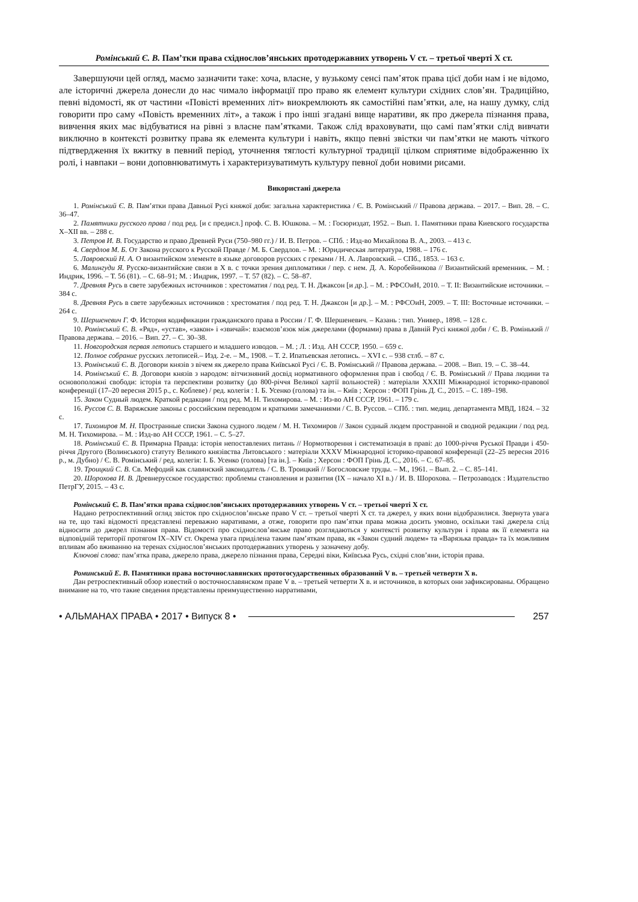Ромінський Є. В. Пам’тки права східнослов’янських протодержавних утворень V ст. – третьої чверті X ст.
Завершуючи цей огляд, маємо зазначити таке: хоча, власне, у вузькому сенсі пам’яток права цієї доби нам і не відомо, але історичні джерела донесли до нас чимало інформації про право як елемент культури східних слов’ян. Традиційно, певні відомості, як от частини «Повісті временних літ» виокремлюють як самостійні пам’ятки, але, на нашу думку, слід говорити про саму «Повість временних літ», а також і про інші згадані вище наративи, як про джерела пізнання права, вивчення яких має відбуватися на рівні з власне пам’ятками. Також слід враховувати, що самі пам’ятки слід вивчати виключно в контексті розвитку права як елемента культури і навіть, якщо певні звістки чи пам’ятки не мають чіткого підтвердження їх вжитку в певний період, уточнення тяглості культурної традиції цілком сприятиме відображенню їх ролі, і навпаки – вони доповнюватимуть і характеризуватимуть культуру певної доби новими рисами.
Використані джерела
1. Ромінський Є. В. Пам’ятки права Давньої Русі княжої доби: загальна характеристика / Є. В. Ромінський // Правова держава. – 2017. – Вип. 28. – С. 36–47.
2. Памятники русского права / под ред. [и с предисл.] проф. С. В. Юшкова. – М. : Госюриздат, 1952. – Вып. 1. Памятники права Киевского государства X–XII вв. – 288 с.
3. Петров И. В. Государство и право Древней Руси (750–980 гг.) / И. В. Петров. – СПб. : Изд-во Михайлова В. А., 2003. – 413 с.
4. Свердлов М. Б. От Закона русского к Русской Правде / М. Б. Свердлов. – М. : Юридическая литература, 1988. – 176 с.
5. Лавровский Н. А. О византийском элементе в языке договоров русских с греками / Н. А. Лавровский. – СПб., 1853. – 163 с.
6. Малингуди Я. Русско-византийские связи в X в. с точки зрения дипломатики / пер. с нем. Д. А. Коробейникова // Византийский временник. – М. : Индрик, 1996. – Т. 56 (81). – С. 68–91; М. : Индрик, 1997. – Т. 57 (82). – С. 58–87.
7. Древняя Русь в свете зарубежных источников : хрестоматия / под ред. Т. Н. Джаксон [и др.]. – М. : РФСОиН, 2010. – Т. II: Византийские источники. – 384 с.
8. Древняя Русь в свете зарубежных источников : хрестоматия / под ред. Т. Н. Джаксон [и др.]. – М. : РФСОиН, 2009. – Т. III: Восточные источники. – 264 с.
9. Шершеневич Г. Ф. История кодификации гражданского права в России / Г. Ф. Шершеневич. – Казань : тип. Универ., 1898. – 128 с.
10. Ромінський Є. В. «Ряд», «устав», «закон» і «звичай»: взаємозв’язок між джерелами (формами) права в Давній Русі княжої доби / Є. В. Ромінький // Правова держава. – 2016. – Вип. 27. – С. 30–38.
11. Новгородская первая летопись старшего и младшего изводов. – М. ; Л. : Изд. АН СССР, 1950. – 659 с.
12. Полное собрание русских летописей.– Изд. 2-е. – М., 1908. – Т. 2. Ипатьевская летопись. – XVI с. – 938 стлб. – 87 с.
13. Ромінський Є. В. Договори князів з вічем як джерело права Київської Русі / Є. В. Ромінський // Правова держава. – 2008. – Вип. 19. – С. 38–44.
14. Ромінський Є. В. Договори князів з народом: вітчизняний досвід нормативного оформлення прав і свобод / Є. В. Ромінський // Права людини та основоположні свободи: історія та перспективи розвитку (до 800-річчя Великої хартії вольностей) : матеріали XXXIII Міжнародної історико-правової конференції (17–20 вересня 2015 р., с. Коблеве) / ред. колегія : І. Б. Усенко (голова) та ін. – Київ ; Херсон : ФОП Грінь Д. С., 2015. – С. 189–198.
15. Закон Судный людем. Краткой редакции / под ред. М. Н. Тихомирова. – М. : Из-во АН СССР, 1961. – 179 с.
16. Руссов С. В. Варяжские законы с российским переводом и краткими замечаниями / С. В. Руссов. – СПб. : тип. медиц. департамента МВД, 1824. – 32 с.
17. Тихомиров М. Н. Пространные списки Закона судного людем / М. Н. Тихомиров // Закон судный людем пространной и сводной редакции / под ред. М. Н. Тихомирова. – М. : Изд-во АН СССР, 1961. – С. 5–27.
18. Ромінський Є. В. Примарна Правда: історія непоставлених питань // Нормотворення і систематизація в праві: до 1000-річчя Руської Правди і 450-річчя Другого (Волинського) статуту Великого князівства Литовського : матеріали XXXV Міжнародної історико-правової конференції (22–25 вересня 2016 р., м. Дубно) / Є. В. Ромінський / ред. колегія: І. Б. Усенко (голова) [та ін.]. – Київ ; Херсон : ФОП Грінь Д. С., 2016. – С. 67–85.
19. Троицкий С. В. Св. Мефодий как славянский законодатель / С. В. Троицкий // Богословские труды. – М., 1961. – Вып. 2. – С. 85–141.
20. Шорохова И. В. Древнерусское государство: проблемы становления и развития (IX – начало XI в.) / И. В. Шорохова. – Петрозаводск : Издательство ПетрГУ, 2015. – 43 с.
Ромінський Є. В. Пам’ятки права східнослов’янських протодержавних утворень V ст. – третьої чверті X ст.
Надано ретроспективний огляд звісток про східнослов’янське право V ст. – третьої чверті X ст. та джерел, у яких вони відобразилися. Звернута увага на те, що такі відомості представлені переважно наративами, а отже, говорити про пам’ятки права можна досить умовно, оскільки такі джерела слід відносити до джерел пізнання права. Відомості про східнослов’янське право розглядаються у контексті розвитку культури і права як її елемента на відповідній території протягом IX–XIV ст. Окрема увага приділена таким пам’яткам права, як «Закон судний людем» та «Варязька правда» та їх можливим впливам або вживанню на теренах східнослов’янських протодержавних утворень у зазначену добу.
Ключові слова: пам’ятка права, джерело права, джерело пізнання права, Середні віки, Київська Русь, східні слов’яни, історія права.
Роминський Е. В. Памятники права восточнославянских протогосударственных образований V в. – третьей четверти X в.
Дан ретроспективный обзор известий о восточнославянском праве V в. – третьей четверти X в. и источников, в которых они зафиксированы. Обращено внимание на то, что такие сведения представлены преимущественно нарративами,
• АЛЬМАНАХ ПРАВА • 2017 • Випуск 8 • 257